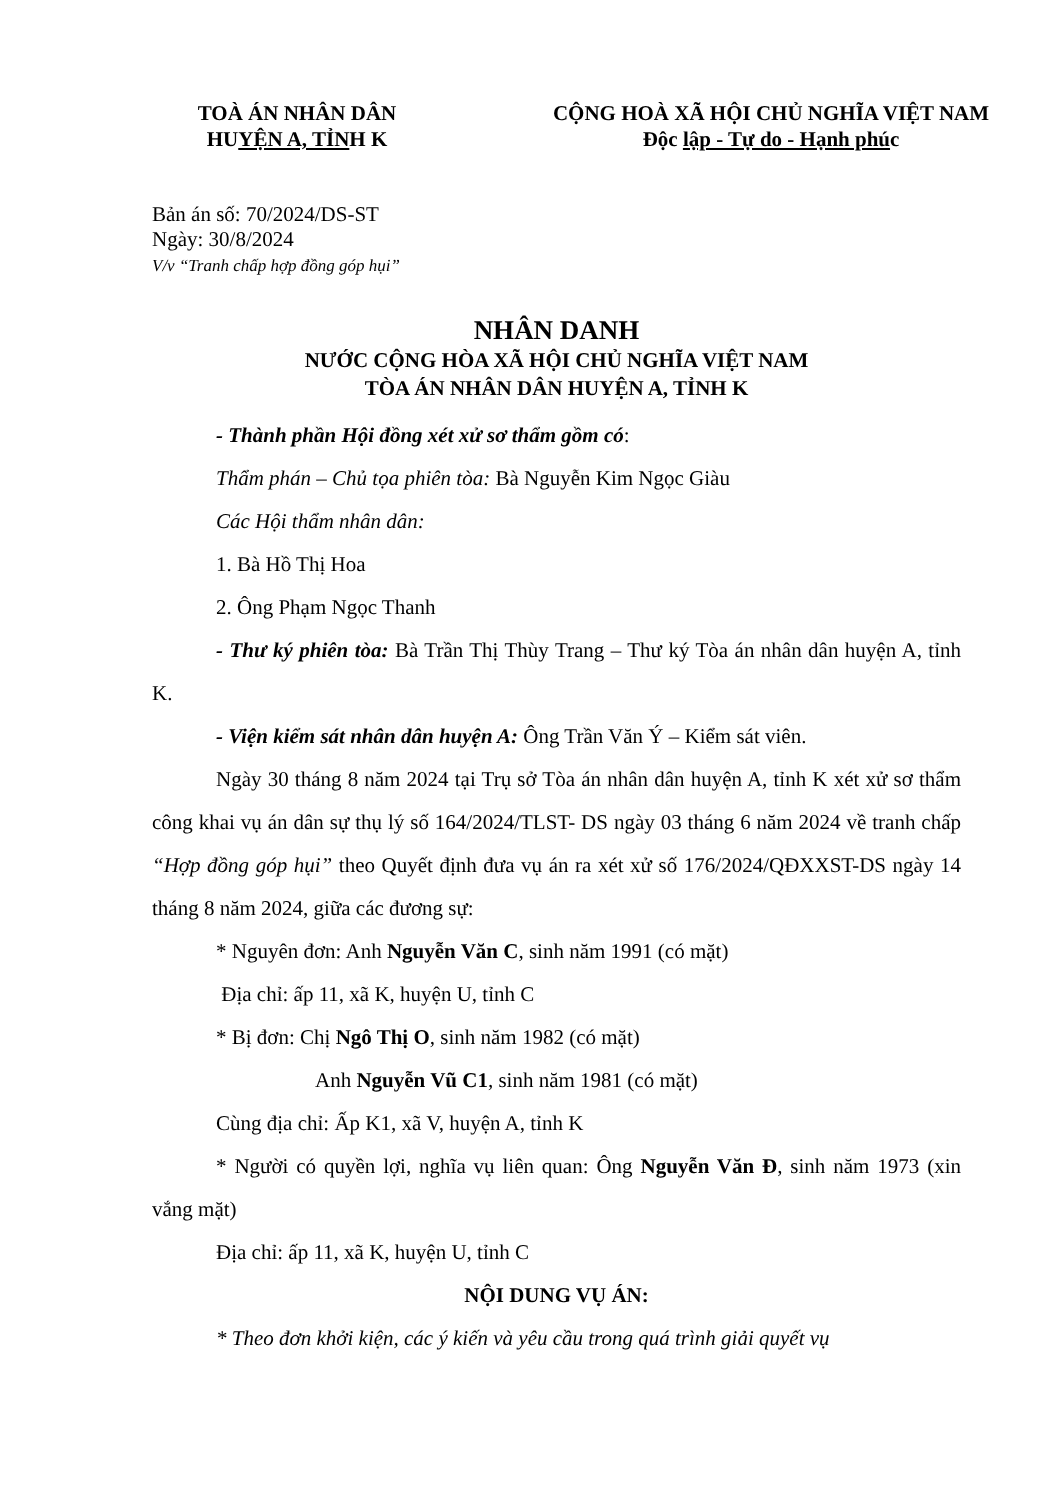TOÀ ÁN NHÂN DÂN
HUYỆN A, TỈNH K
CỘNG HOÀ XÃ HỘI CHỦ NGHĨA VIỆT NAM
Độc lập - Tự do - Hạnh phúc
Bản án số: 70/2024/DS-ST
Ngày: 30/8/2024
V/v “Tranh chấp hợp đồng góp hụi”
NHÂN DANH
NƯỚC CỘNG HÒA XÃ HỘI CHỦ NGHĨA VIỆT NAM
TÒA ÁN NHÂN DÂN HUYỆN A, TỈNH K
- Thành phần Hội đồng xét xử sơ thẩm gồm có:
Thẩm phán – Chủ tọa phiên tòa: Bà Nguyễn Kim Ngọc Giàu
Các Hội thẩm nhân dân:
1. Bà Hồ Thị Hoa
2. Ông Phạm Ngọc Thanh
- Thư ký phiên tòa: Bà Trần Thị Thùy Trang – Thư ký Tòa án nhân dân huyện A, tỉnh K.
- Viện kiểm sát nhân dân huyện A: Ông Trần Văn Ý – Kiểm sát viên.
Ngày 30 tháng 8 năm 2024 tại Trụ sở Tòa án nhân dân huyện A, tỉnh K xét xử sơ thẩm công khai vụ án dân sự thụ lý số 164/2024/TLST- DS ngày 03 tháng 6 năm 2024 về tranh chấp “Hợp đồng góp hụi” theo Quyết định đưa vụ án ra xét xử số 176/2024/QĐXXST-DS ngày 14 tháng 8 năm 2024, giữa các đương sự:
* Nguyên đơn: Anh Nguyễn Văn C, sinh năm 1991 (có mặt)
Địa chỉ: ấp 11, xã K, huyện U, tỉnh C
* Bị đơn: Chị Ngô Thị O, sinh năm 1982 (có mặt)
Anh Nguyễn Vũ C1, sinh năm 1981 (có mặt)
Cùng địa chỉ: Ấp K1, xã V, huyện A, tỉnh K
* Người có quyền lợi, nghĩa vụ liên quan: Ông Nguyễn Văn Đ, sinh năm 1973 (xin vắng mặt)
Địa chỉ: ấp 11, xã K, huyện U, tỉnh C
NỘI DUNG VỤ ÁN:
* Theo đơn khởi kiện, các ý kiến và yêu cầu trong quá trình giải quyết vụ